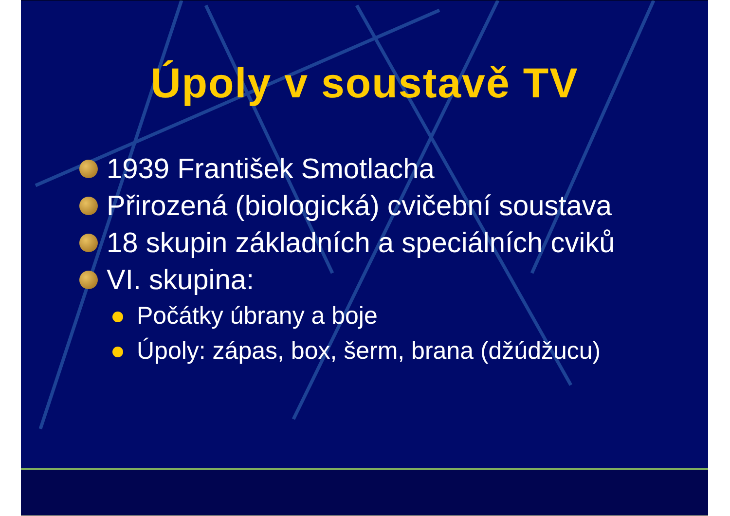Úpoly v soustavě TV
1939 František Smotlacha
Přirozená (biologická) cvičební soustava
18 skupin základních a speciálních cviků
VI. skupina:
Počátky úbrany a boje
Úpoly: zápas, box, šerm, brana (džúdžucu)